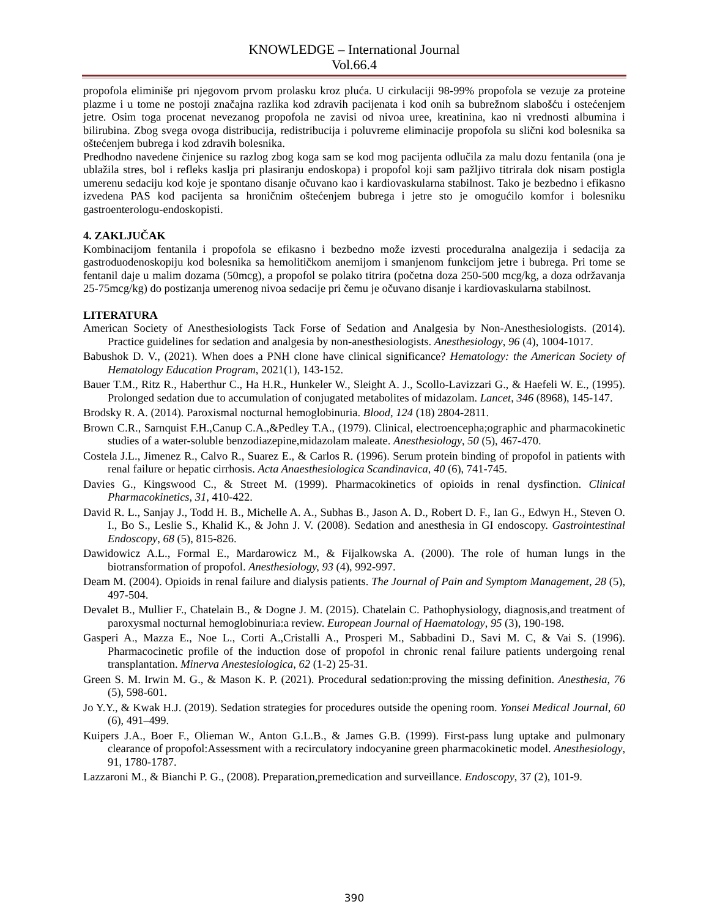KNOWLEDGE – International Journal
Vol.66.4
propofola eliminiše pri njegovom prvom prolasku kroz pluća. U cirkulaciji 98-99% propofola se vezuje za proteine plazme i u tome ne postoji značajna razlika kod zdravih pacijenata i kod onih sa bubrežnom slabošću i ostećenjem jetre. Osim toga procenat nevezanog propofola ne zavisi od nivoa uree, kreatinina, kao ni vrednosti albumina i bilirubina. Zbog svega ovoga distribucija, redistribucija i poluvreme eliminacije propofola su slični kod bolesnika sa oštećenjem bubrega i kod zdravih bolesnika.
Predhodno navedene činjenice su razlog zbog koga sam se kod mog pacijenta odlučila za malu dozu fentanila (ona je ublažila stres, bol i refleks kaslja pri plasiranju endoskopa) i propofol koji sam pažljivo titrirala dok nisam postigla umerenu sedaciju kod koje je spontano disanje očuvano kao i kardiovaskularna stabilnost. Tako je bezbedno i efikasno izvedena PAS kod pacijenta sa hroničnim oštećenjem bubrega i jetre sto je omogućilo komfor i bolesniku gastroenterologu-endoskopisti.
4. ZAKLJUČAK
Kombinacijom fentanila i propofola se efikasno i bezbedno može izvesti proceduralna analgezija i sedacija za gastroduodenoskopiju kod bolesnika sa hemolitičkom anemijom i smanjenom funkcijom jetre i bubrega. Pri tome se fentanil daje u malim dozama (50mcg), a propofol se polako titrira (početna doza 250-500 mcg/kg, a doza održavanja 25-75mcg/kg) do postizanja umerenog nivoa sedacije pri čemu je očuvano disanje i kardiovaskularna stabilnost.
LITERATURA
American Society of Anesthesiologists Tack Forse of Sedation and Analgesia by Non-Anesthesiologists. (2014). Practice guidelines for sedation and analgesia by non-anesthesiologists. Anesthesiology, 96 (4), 1004-1017.
Babushok D. V., (2021). When does a PNH clone have clinical significance? Hematology: the American Society of Hematology Education Program, 2021(1), 143-152.
Bauer T.M., Ritz R., Haberthur C., Ha H.R., Hunkeler W., Sleight A. J., Scollo-Lavizzari G., & Haefeli W. E., (1995). Prolonged sedation due to accumulation of conjugated metabolites of midazolam. Lancet, 346 (8968), 145-147.
Brodsky R. A. (2014). Paroxismal nocturnal hemoglobinuria. Blood, 124 (18) 2804-2811.
Brown C.R., Sarnquist F.H.,Canup C.A.,&Pedley T.A., (1979). Clinical, electroencepha;ographic and pharmacokinetic studies of a water-soluble benzodiazepine,midazolam maleate. Anesthesiology, 50 (5), 467-470.
Costela J.L., Jimenez R., Calvo R., Suarez E., & Carlos R. (1996). Serum protein binding of propofol in patients with renal failure or hepatic cirrhosis. Acta Anaesthesiologica Scandinavica, 40 (6), 741-745.
Davies G., Kingswood C., & Street M. (1999). Pharmacokinetics of opioids in renal dysfinction. Clinical Pharmacokinetics, 31, 410-422.
David R. L., Sanjay J., Todd H. B., Michelle A. A., Subhas B., Jason A. D., Robert D. F., Ian G., Edwyn H., Steven O. I., Bo S., Leslie S., Khalid K., & John J. V. (2008). Sedation and anesthesia in GI endoscopy. Gastrointestinal Endoscopy, 68 (5), 815-826.
Dawidowicz A.L., Formal E., Mardarowicz M., & Fijalkowska A. (2000). The role of human lungs in the biotransformation of propofol. Anesthesiology, 93 (4), 992-997.
Deam M. (2004). Opioids in renal failure and dialysis patients. The Journal of Pain and Symptom Management, 28 (5), 497-504.
Devalet B., Mullier F., Chatelain B., & Dogne J. M. (2015). Chatelain C. Pathophysiology, diagnosis,and treatment of paroxysmal nocturnal hemoglobinuria:a review. European Journal of Haematology, 95 (3), 190-198.
Gasperi A., Mazza E., Noe L., Corti A.,Cristalli A., Prosperi M., Sabbadini D., Savi M. C, & Vai S. (1996). Pharmacocinetic profile of the induction dose of propofol in chronic renal failure patients undergoing renal transplantation. Minerva Anestesiologica, 62 (1-2) 25-31.
Green S. M. Irwin M. G., & Mason K. P. (2021). Procedural sedation:proving the missing definition. Anesthesia, 76 (5), 598-601.
Jo Y.Y., & Kwak H.J. (2019). Sedation strategies for procedures outside the opening room. Yonsei Medical Journal, 60 (6), 491–499.
Kuipers J.A., Boer F., Olieman W., Anton G.L.B., & James G.B. (1999). First-pass lung uptake and pulmonary clearance of propofol:Assessment with a recirculatory indocyanine green pharmacokinetic model. Anesthesiology, 91, 1780-1787.
Lazzaroni M., & Bianchi P. G., (2008). Preparation,premedication and surveillance. Endoscopy, 37 (2), 101-9.
390